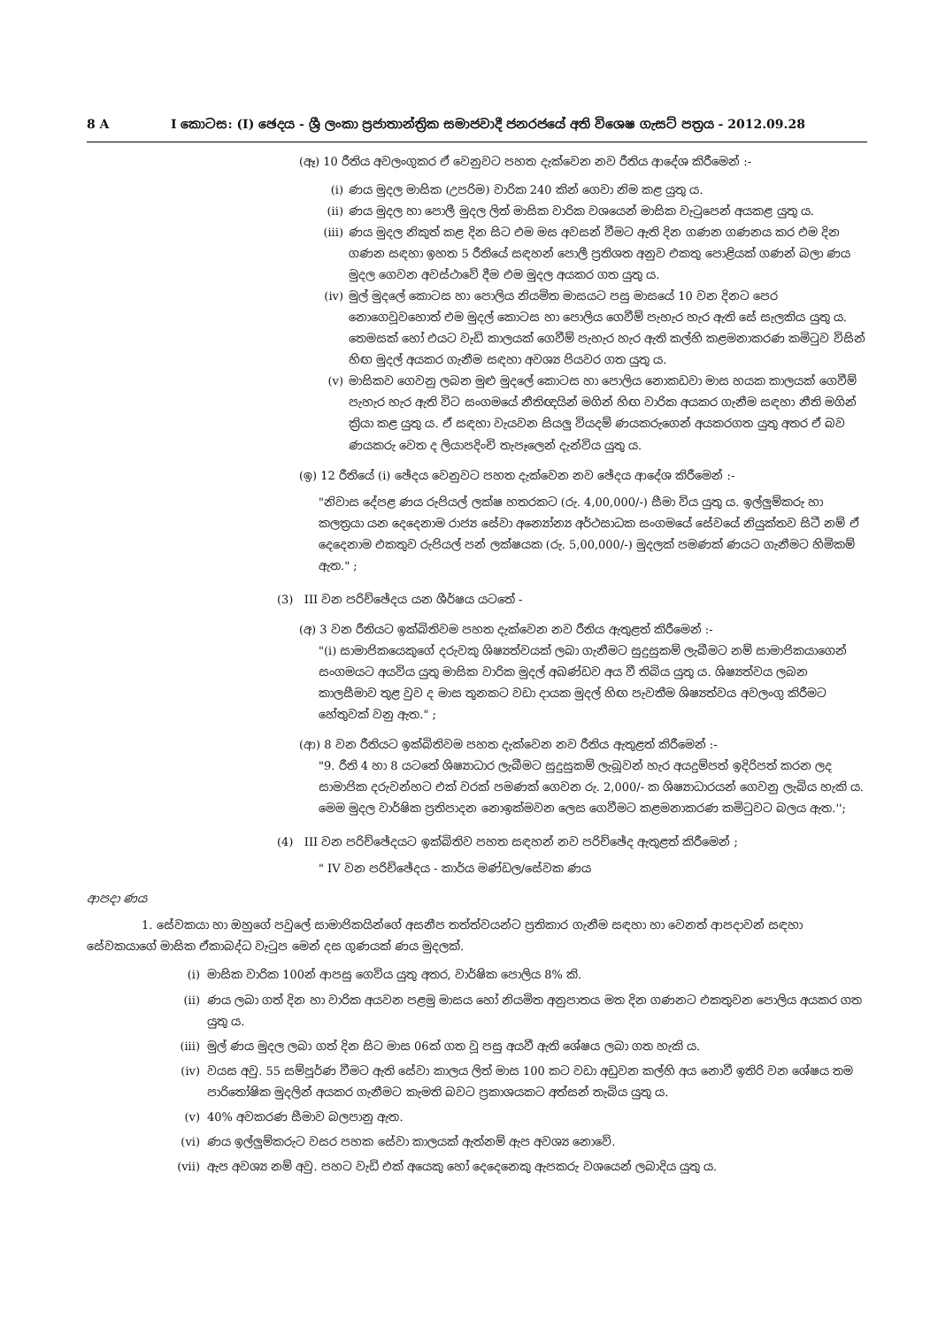8 A I කොටස: (I) ඡෙදය - ශ්‍රී ලංකා ප්‍රජාතාන්ත්‍රික සමාජවාදී ජනරජයේ අති විශෙෂ ගැසට් පත්‍රය - 2012.09.28
(ඈ) 10 රීතිය අවලංගුකර ඒ වෙනුවට පහත දැක්වෙන නව රීතිය ආදේශ කිරීමෙන් :-
(i) ණය මුදල මාසික (උපරිම) වාරික 240 කින් ගෙවා නිම කළ යුතු ය.
(ii) ණය මුදල හා පොලී මුදල ලිත් මාසික වාරික වශයෙන් මාසික වැටුපෙන් අයකළ යුතු ය.
(iii) ණය මුදල නිකුත් කළ දින සිට එම මස අවසන් වීමට ඇති දින ගණන ගණනය කර එම දින ගණන සඳහා ඉහත 5 රීතියේ සඳහන් පොලී ප්‍රතිශත අනුව එකතු පොළියක් ගණන් බලා ණය මුදල ගෙවන අවස්ථාවේ දීම එම මුදල අයකර ගත යුතු ය.
(iv) මුල් මුදලේ කොටස හා පොලිය නියමිත මාසයට පසු මාසයේ 10 වන දිනට පෙර නොගෙවූවහොත් එම මුදල් කොටස හා පොලිය ගෙවීම් පැහැර හැර ඇති සේ සැලකිය යුතු ය. තෙමසක් හෝ එයට වැඩි කාලයක් ගෙවීම් පැහැර හැර ඇති කල්හි කළමනාකරණ කමිටුව විසින් හිඟ මුදල් අයකර ගැනීම සඳහා අවශ්‍ය පියවර ගත යුතු ය.
(v) මාසිකව ගෙවනු ලබන මුළු මුදලේ කොටස හා පොලිය නොකඩවා මාස හයක කාලයක් ගෙවීම් පැහැර හැර ඇති විට සංගමයේ නීතිඥයින් මගින් හිඟ වාරික අයකර ගැනීම සඳහා නීති මගින් ක්‍රියා කළ යුතු ය. ඒ සඳහා වැයවන සියලු වියදම් ණයකරුගෙන් අයකරගත යුතු අතර ඒ බව ණයකරු වෙත ද ලියාපදිංචි තැපෑලෙන් දැන්විය යුතු ය.
(ඉ) 12 රීතියේ (i) ඡේදය වෙනුවට පහත දැක්වෙන නව ඡේදය ආදේශ කිරීමෙන් :-
"නිවාස දේපළ ණය රුපියල් ලක්ෂ හතරකට (රු. 4,00,000/-) සීමා විය යුතු ය. ඉල්ලුම්කරු හා කලත්‍රයා යන දෙදෙනාම රාජ්‍ය සේවා අන්‍යෝන්‍ය අර්ථසාධක සංගමයේ සේවයේ නියුක්තව සිටී නම් ඒ දෙදෙනාම එකතුව රුපියල් පන් ලක්ෂයක (රු. 5,00,000/-) මුදලක් පමණක් ණයට ගැනීමට හිමිකම් ඇත." ;
(3) III වන පරිච්ඡේදය යන ශීර්ෂය යටතේ -
(අ) 3 වන රීතියට ඉක්බිතිවම පහත දැක්වෙන නව රීතිය ඇතුළත් කිරීමෙන් :-
"(i) සාමාජිකයෙකුගේ දරුවකු ශිෂ්‍යත්වයක් ලබා ගැනීමට සුදුසුකම් ලැබීමට නම් සාමාජිකයාගෙන් සංගමයට අයවිය යුතු මාසික වාරික මුදල් අඛණ්ඩව අය වී තිබිය යුතු ය. ශිෂ්‍යත්වය ලබන කාලසීමාව තුළ වුව ද මාස තුනකට වඩා දායක මුදල් හිඟ පැවතීම ශිෂ්‍යත්වය අවලංගු කිරීමට හේතුවක් වනු ඇත." ;
(ආ) 8 වන රීතියට ඉක්බිතිවම පහත දැක්වෙන නව රීතිය ඇතුළත් කිරීමෙන් :-
"9. රීති 4 හා 8 යටතේ ශිෂ්‍යාධාර ලැබීමට සුදුසුකම් ලැබූවන් හැර අයදුම්පත් ඉදිරිපත් කරන ලද සාමාජික දරුවන්හට එක් වරක් පමණක් ගෙවන රු. 2,000/- ක ශිෂ්‍යාධාරයන් ගෙවනු ලැබිය හැකි ය. මෙම මුදල වාර්ෂික ප්‍රතිපාදන නොඉක්මවන ලෙස ගෙවීමට කළමනාකරණ කමිටුවට බලය ඇත.'';
(4) III වන පරිච්ඡේදයට ඉක්බිතිව පහත සඳහන් නව පරිච්ඡේද ඇතුළත් කිරීමෙන් ;
" IV වන පරිච්ඡේදය - කාර්ය මණ්ඩල/සේවක ණය
ආපදා ණය
1. සේවකයා හා ඔහුගේ පවුලේ සාමාජිකයින්ගේ අසනීප තත්ත්වයන්ට ප්‍රතිකාර ගැනීම සඳහා හා වෙනත් ආපදාවන් සඳහා සේවකයාගේ මාසික ඒකාබද්ධ වැටුප මෙන් දස ගුණයක් ණය මුදලක්.
(i) මාසික වාරික 100න් ආපසු ගෙවිය යුතු අතර, වාර්ෂික පොලිය 8% කි.
(ii) ණය ලබා ගත් දින හා වාරික අයවන පළමු මාසය හෝ නියමිත අනුපාතය මත දින ගණනට එකතුවන පොලිය අයකර ගත යුතු ය.
(iii) මුල් ණය මුදල ලබා ගත් දින සිට මාස 06ක් ගත වූ පසු අයවී ඇති ශේෂය ලබා ගත හැකි ය.
(iv) වයස අවු. 55 සම්පූර්ණ වීමට ඇති සේවා කාලය ලිත් මාස 100 කට වඩා අඩුවන කල්හි අය නොවී ඉතිරි වන ශේෂය තම පාරිතෝෂික මුදලින් අයකර ගැනීමට කැමති බවට ප්‍රකාශයකට අත්සන් තැබිය යුතු ය.
(v) 40% අවකරණ සීමාව බලපානු ඇත.
(vi) ණය ඉල්ලුම්කරුට වසර පහක සේවා කාලයක් ඇත්නම් ඇප අවශ්‍ය නොවේ.
(vii) ඇප අවශ්‍ය නම් අවු. පහට වැඩි එක් අයෙකු හෝ දෙදෙනෙකු ඇපකරු වශයෙන් ලබාදිය යුතු ය.